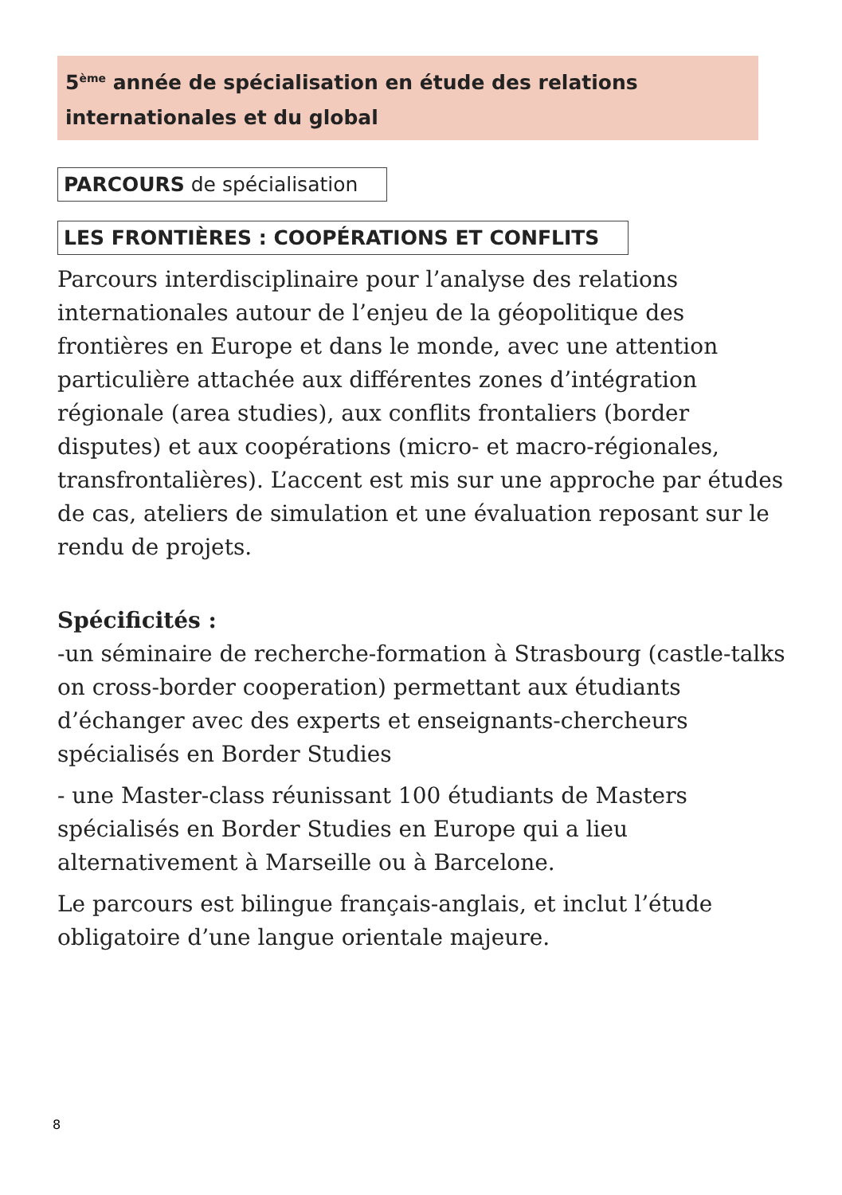5<sup>ème</sup> année de spécialisation en étude des relations internationales et du global
PARCOURS de spécialisation
LES FRONTIÈRES : COOPÉRATIONS ET CONFLITS
Parcours interdisciplinaire pour l’analyse des relations internationales autour de l’enjeu de la géopolitique des frontières en Europe et dans le monde, avec une attention particulière attachée aux différentes zones d’intégration régionale (area studies), aux conflits frontaliers (border disputes) et aux coopérations (micro- et macro-régionales, transfrontalières). L’accent est mis sur une approche par études de cas, ateliers de simulation et une évaluation reposant sur le rendu de projets.
Spécificités :
-un séminaire de recherche-formation à Strasbourg (castle-talks on cross-border cooperation) permettant aux étudiants d’échanger avec des experts et enseignants-chercheurs spécialisés en Border Studies
- une Master-class réunissant 100 étudiants de Masters spécialisés en Border Studies en Europe qui a lieu alternativement à Marseille ou à Barcelone.
Le parcours est bilingue français-anglais, et inclut l’étude obligatoire d’une langue orientale majeure.
8